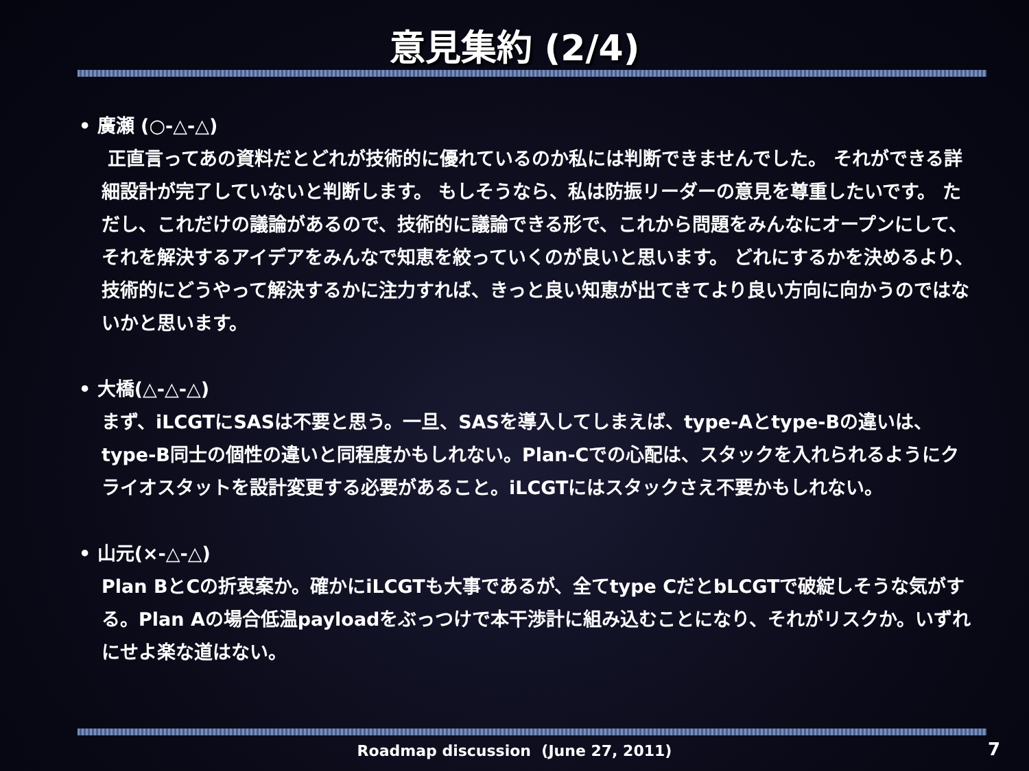意見集約 (2/4)
• 廣瀬 (○-△-△)
正直言ってあの資料だとどれが技術的に優れているのか私には判断できませんでした。 それができる詳細設計が完了していないと判断します。 もしそうなら、私は防振リーダーの意見を尊重したいです。 ただし、これだけの議論があるので、技術的に議論できる形で、これから問題をみんなにオープンにして、それを解決するアイデアをみんなで知恵を絞っていくのが良いと思います。 どれにするかを決めるより、技術的にどうやって解決するかに注力すれば、きっと良い知恵が出てきてより良い方向に向かうのではないかと思います。
• 大橋(△-△-△)
まず、iLCGTにSASは不要と思う。一旦、SASを導入してしまえば、type-Aとtype-Bの違いは、type-B同士の個性の違いと同程度かもしれない。Plan-Cでの心配は、スタックを入れられるようにクライオスタットを設計変更する必要があること。iLCGTにはスタックさえ不要かもしれない。
• 山元(×-△-△)
Plan BとCの折衷案か。確かにiLCGTも大事であるが、全てtype CだとbLCGTで破綻しそうな気がする。Plan Aの場合低温payloadをぶっつけで本干渉計に組み込むことになり、それがリスクか。いずれにせよ楽な道はない。
Roadmap discussion (June 27, 2011) 7